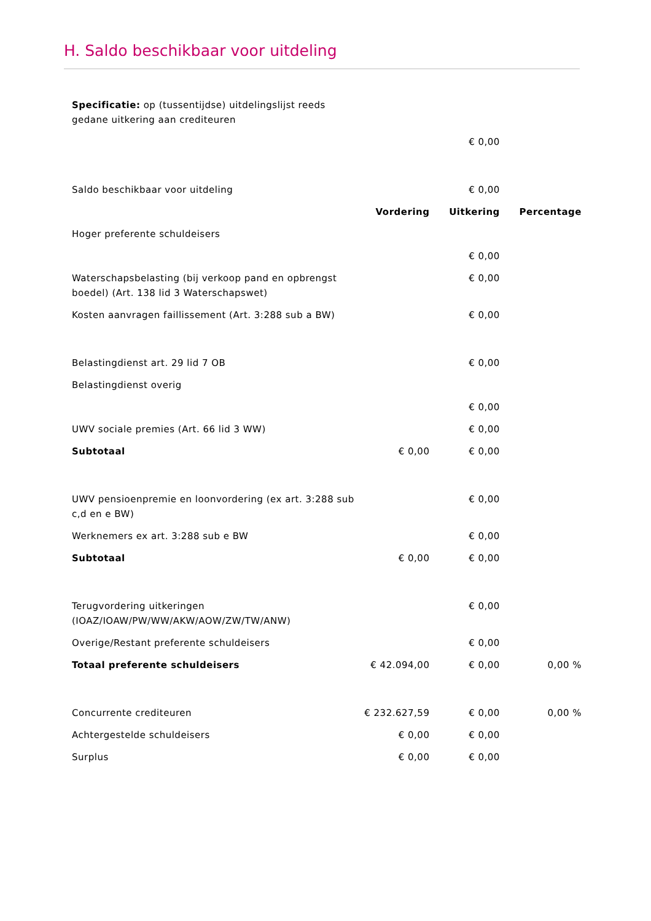H. Saldo beschikbaar voor uitdeling
| Specificatie: op (tussentijdse) uitdelingslijst reeds gedane uitkering aan crediteuren | | | |
| | | € 0,00 | |
| Saldo beschikbaar voor uitdeling | | € 0,00 | |
| | Vordering | Uitkering | Percentage |
| Hoger preferente schuldeisers | | | |
| | | € 0,00 | |
| Waterschapsbelasting (bij verkoop pand en opbrengst boedel) (Art. 138 lid 3 Waterschapswet) | | € 0,00 | |
| Kosten aanvragen faillissement (Art. 3:288 sub a BW) | | € 0,00 | |
| Belastingdienst art. 29 lid 7 OB | | € 0,00 | |
| Belastingdienst overig | | | |
| | | € 0,00 | |
| UWV sociale premies (Art. 66 lid 3 WW) | | € 0,00 | |
| Subtotaal | € 0,00 | € 0,00 | |
| UWV pensioenpremie en loonvordering (ex art. 3:288 sub c,d en e BW) | | € 0,00 | |
| Werknemers ex art. 3:288 sub e BW | | € 0,00 | |
| Subtotaal | € 0,00 | € 0,00 | |
| Terugvordering uitkeringen (IOAZ/IOAW/PW/WW/AKW/AOW/ZW/TW/ANW) | | € 0,00 | |
| Overige/Restant preferente schuldeisers | | € 0,00 | |
| Totaal preferente schuldeisers | € 42.094,00 | € 0,00 | 0,00 % |
| Concurrente crediteuren | € 232.627,59 | € 0,00 | 0,00 % |
| Achtergestelde schuldeisers | € 0,00 | € 0,00 | |
| Surplus | € 0,00 | € 0,00 | |